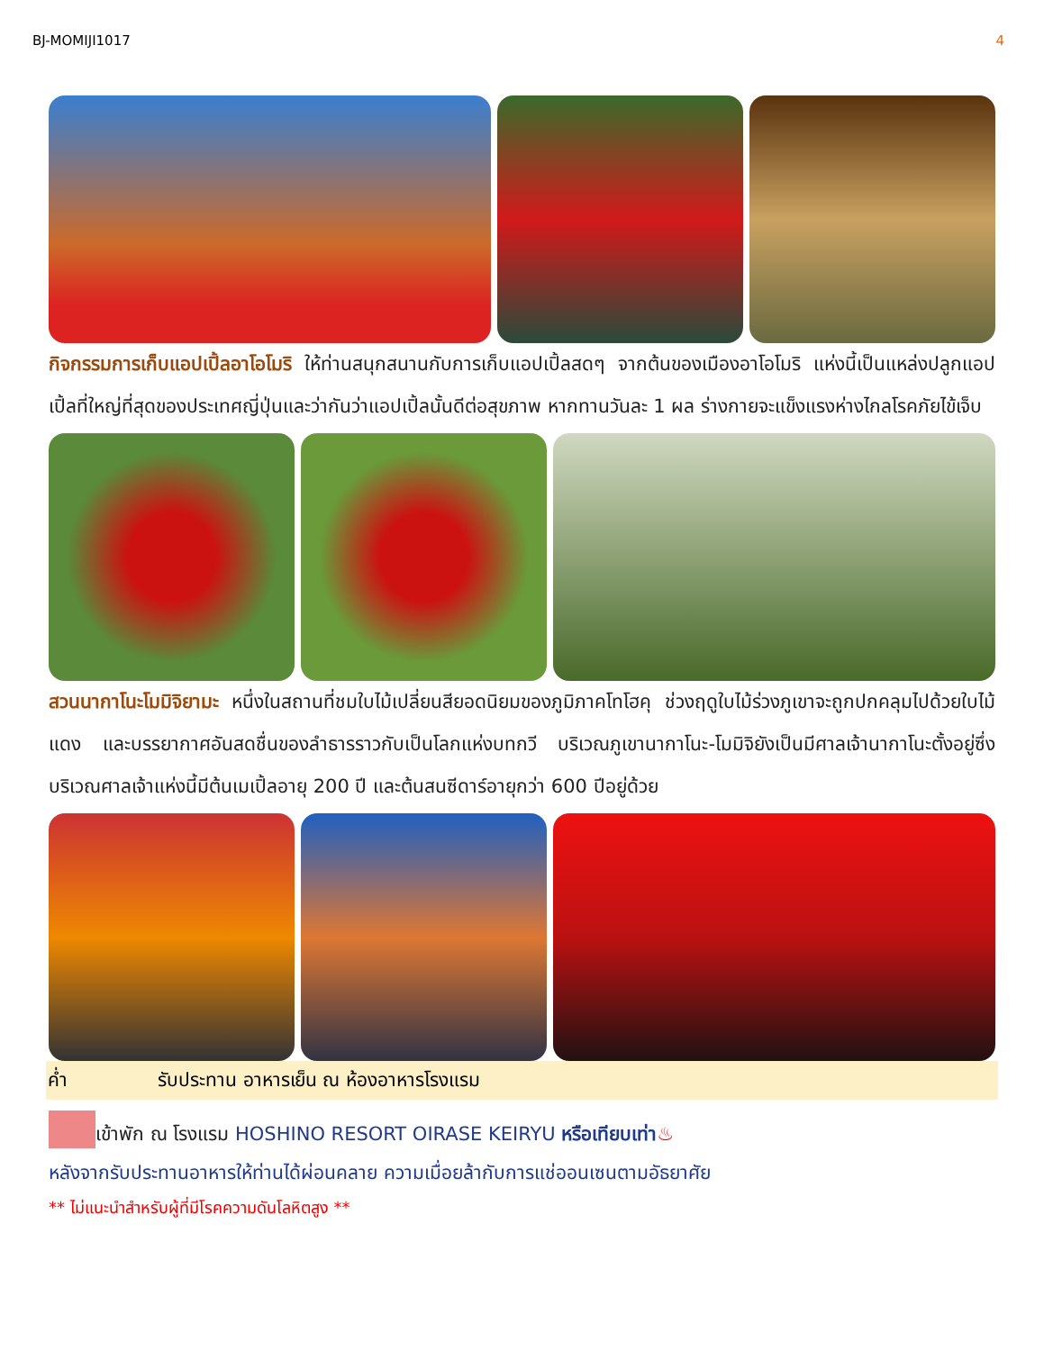BJ-MOMIJI1017 4
กิจกรรมการเก็บแอปเปิ้ลอาโอโมริ ให้ท่านสนุกสนานกับการเก็บแอปเปิ้ลสดๆ จากต้นของเมืองอาโอโมริ แห่งนี้เป็นแหล่งปลูกแอปเปิ้ลที่ใหญ่ที่สุดของประเทศญี่ปุ่นและว่ากันว่าแอปเปิ้ลนั้นดีต่อสุขภาพ หากทานวันละ 1 ผล ร่างกายจะแข็งแรงห่างไกลโรคภัยไข้เจ็บ
สวนนากาโนะโมมิจิยามะ หนึ่งในสถานที่ชมใบไม้เปลี่ยนสียอดนิยมของภูมิภาคโทโฮคุ ช่วงฤดูใบไม้ร่วงภูเขาจะถูกปกคลุมไปด้วยใบไม้แดง และบรรยากาศอันสดชื่นของลำธารราวกับเป็นโลกแห่งบทกวี บริเวณภูเขานากาโนะ-โมมิจิยังเป็นมีศาลเจ้านากาโนะตั้งอยู่ซึ่งบริเวณศาลเจ้าแห่งนี้มีต้นเมเปิ้ลอายุ 200 ปี และต้นสนซีดาร์อายุกว่า 600 ปีอยู่ด้วย
ค่ำ รับประทาน อาหารเย็น ณ ห้องอาหารโรงแรม
เข้าพัก ณ โรงแรม HOSHINO RESORT OIRASE KEIRYU หรือเทียบเท่า♨
หลังจากรับประทานอาหารให้ท่านได้ผ่อนคลาย ความเมื่อยล้ากับการแช่ออนเซนตามอัธยาศัย
** ไม่แนะนำสำหรับผู้ที่มีโรคความดันโลหิตสูง **